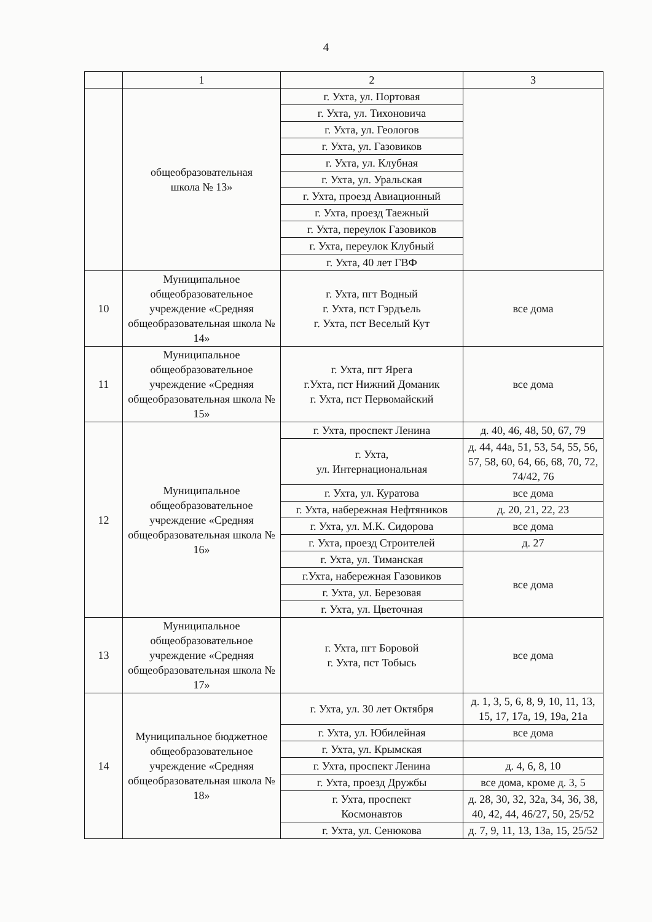4
| | 1 | 2 | 3 |
| --- | --- | --- | --- |
| | общеобразовательная школа № 13» | г. Ухта, ул. Портовая | |
| | | г. Ухта, ул. Тихоновича | |
| | | г. Ухта, ул. Геологов | |
| | | г. Ухта, ул. Газовиков | |
| | | г. Ухта, ул. Клубная | |
| | | г. Ухта, ул. Уральская | |
| | | г. Ухта, проезд Авиационный | |
| | | г. Ухта, проезд Таежный | |
| | | г. Ухта, переулок Газовиков | |
| | | г. Ухта, переулок Клубный | |
| | | г. Ухта, 40 лет ГВФ | |
| 10 | Муниципальное общеобразовательное учреждение «Средняя общеобразовательная школа № 14» | г. Ухта, пгт Водный г. Ухта, пст Гэрдъель г. Ухта, пст Веселый Кут | все дома |
| 11 | Муниципальное общеобразовательное учреждение «Средняя общеобразовательная школа № 15» | г. Ухта, пгт Ярега г.Ухта, пст Нижний Доманик г. Ухта, пст Первомайский | все дома |
| 12 | Муниципальное общеобразовательное учреждение «Средняя общеобразовательная школа № 16» | г. Ухта, проспект Ленина | д. 40, 46, 48, 50, 67, 79 |
| | | г. Ухта, ул. Интернациональная | д. 44, 44а, 51, 53, 54, 55, 56, 57, 58, 60, 64, 66, 68, 70, 72, 74/42, 76 |
| | | г. Ухта, ул. Куратова | все дома |
| | | г. Ухта, набережная Нефтяников | д. 20, 21, 22, 23 |
| | | г. Ухта, ул. М.К. Сидорова | все дома |
| | | г. Ухта, проезд Строителей | д. 27 |
| | | г. Ухта, ул. Тиманская | все дома |
| | | г.Ухта, набережная Газовиков | |
| | | г. Ухта, ул. Березовая | |
| | | г. Ухта, ул. Цветочная | |
| 13 | Муниципальное общеобразовательное учреждение «Средняя общеобразовательная школа № 17» | г. Ухта, пгт Боровой г. Ухта, пст Тобысь | все дома |
| 14 | Муниципальное бюджетное общеобразовательное учреждение «Средняя общеобразовательная школа № 18» | г. Ухта, ул. 30 лет Октября | д. 1, 3, 5, 6, 8, 9, 10, 11, 13, 15, 17, 17а, 19, 19а, 21а |
| | | г. Ухта, ул. Юбилейная | все дома |
| | | г. Ухта, ул. Крымская | |
| | | г. Ухта, проспект Ленина | д. 4, 6, 8, 10 |
| | | г. Ухта, проезд Дружбы | все дома, кроме д. 3, 5 |
| | | г. Ухта, проспект Космонавтов | д. 28, 30, 32, 32а, 34, 36, 38, 40, 42, 44, 46/27, 50, 25/52 |
| | | г. Ухта, ул. Сенюкова | д. 7, 9, 11, 13, 13а, 15, 25/52 |